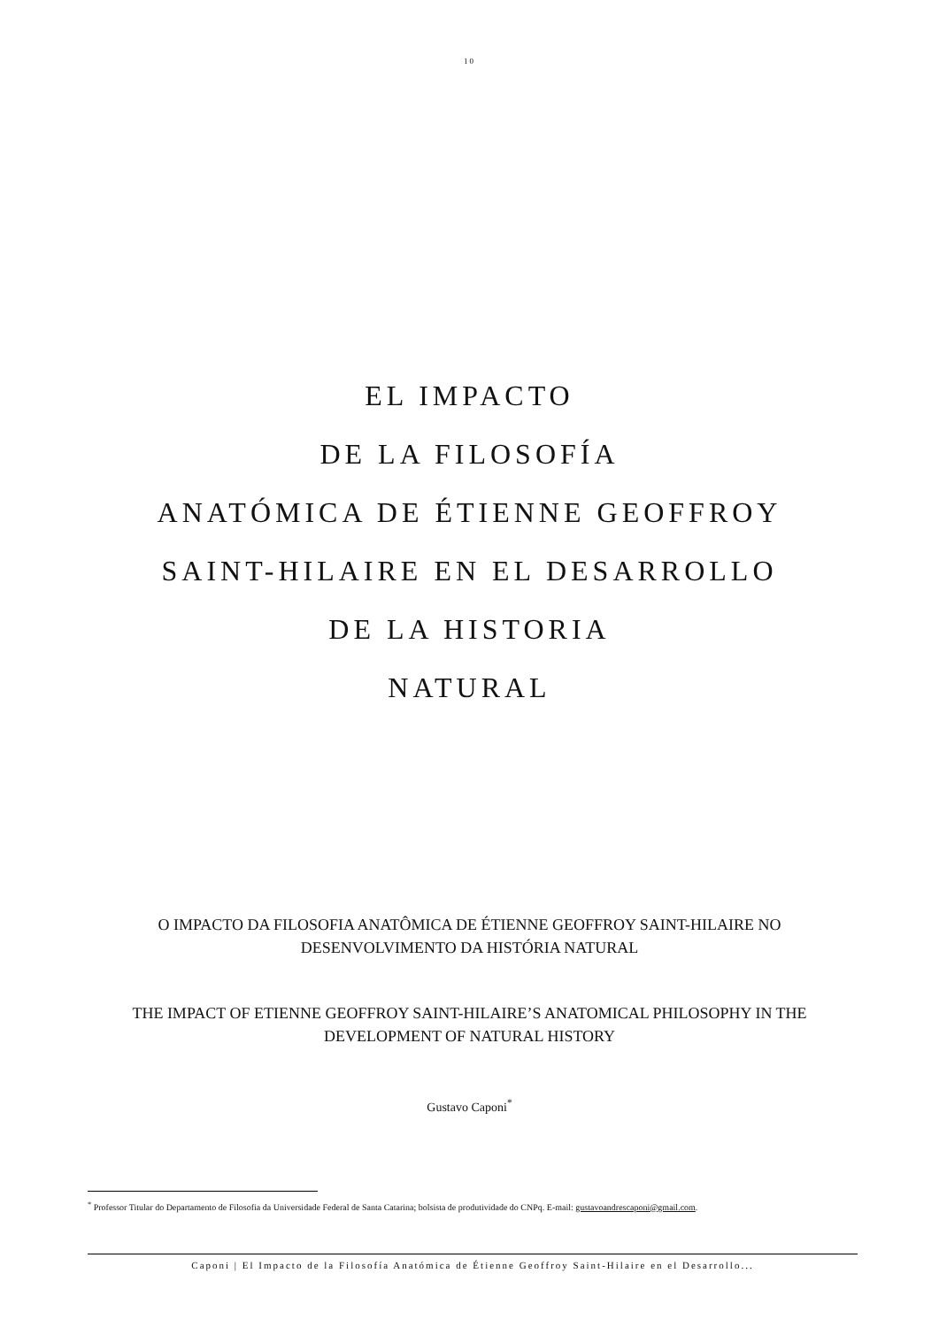10
EL IMPACTO
DE LA FILOSOFÍA
ANATÓMICA DE ÉTIENNE GEOFFROY
SAINT-HILAIRE EN EL DESARROLLO
DE LA HISTORIA
NATURAL
O IMPACTO DA FILOSOFIA ANATÔMICA DE ÉTIENNE GEOFFROY SAINT-HILAIRE NO DESENVOLVIMENTO DA HISTÓRIA NATURAL
THE IMPACT OF ETIENNE GEOFFROY SAINT-HILAIRE’S ANATOMICAL PHILOSOPHY IN THE DEVELOPMENT OF NATURAL HISTORY
Gustavo Caponi<sup>*</sup>
<sup>*</sup> Professor Titular do Departamento de Filosofia da Universidade Federal de Santa Catarina; bolsista de produtividade do CNPq. E-mail: gustavoandrescaponi@gmail.com.
Caponi | El Impacto de la Filosofía Anatómica de Étienne Geoffroy Saint-Hilaire en el Desarrollo...